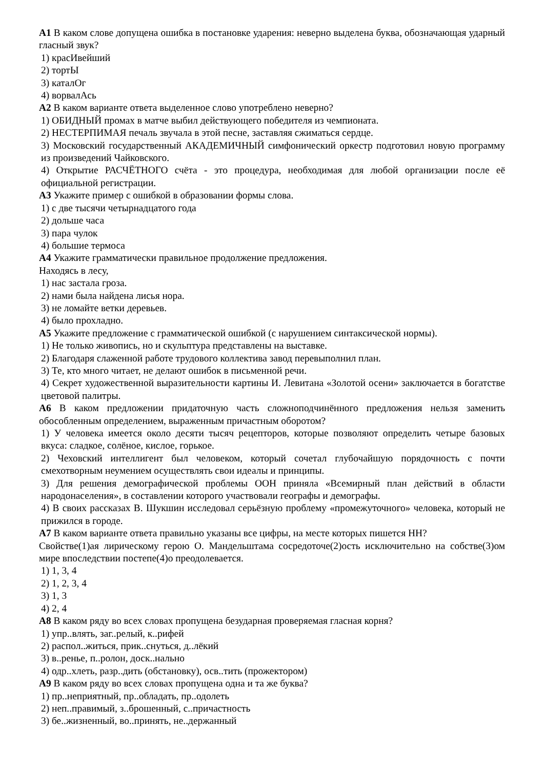А1 В каком слове допущена ошибка в постановке ударения: неверно выделена буква, обозначающая ударный гласный звук?
1) красИвейший
2) тортЫ
3) каталОг
4) ворвалАсь
А2 В каком варианте ответа выделенное слово употреблено неверно?
1) ОБИДНЫЙ промах в матче выбил действующего победителя из чемпионата.
2) НЕСТЕРПИМАЯ печаль звучала в этой песне, заставляя сжиматься сердце.
3) Московский государственный АКАДЕМИЧНЫЙ симфонический оркестр подготовил новую программу из произведений Чайковского.
4) Открытие РАСЧЁТНОГО счёта - это процедура, необходимая для любой организации после её официальной регистрации.
А3 Укажите пример с ошибкой в образовании формы слова.
1) с две тысячи четырнадцатого года
2) дольше часа
3) пара чулок
4) большие термоса
А4 Укажите грамматически правильное продолжение предложения.
Находясь в лесу,
1) нас застала гроза.
2) нами была найдена лисья нора.
3) не ломайте ветки деревьев.
4) было прохладно.
А5 Укажите предложение с грамматической ошибкой (с нарушением синтаксической нормы).
1) Не только живопись, но и скульптура представлены на выставке.
2) Благодаря слаженной работе трудового коллектива завод перевыполнил план.
3) Те, кто много читает, не делают ошибок в письменной речи.
4) Секрет художественной выразительности картины И. Левитана «Золотой осени» заключается в богатстве цветовой палитры.
А6 В каком предложении придаточную часть сложноподчинённого предложения нельзя заменить обособленным определением, выраженным причастным оборотом?
1) У человека имеется около десяти тысяч рецепторов, которые позволяют определить четыре базовых вкуса: сладкое, солёное, кислое, горькое.
2) Чеховский интеллигент был человеком, который сочетал глубочайшую порядочность с почти смехотворным неумением осуществлять свои идеалы и принципы.
3) Для решения демографической проблемы ООН приняла «Всемирный план действий в области народонаселения», в составлении которого участвовали географы и демографы.
4) В своих рассказах В. Шукшин исследовал серьёзную проблему «промежуточного» человека, который не прижился в городе.
А7 В каком варианте ответа правильно указаны все цифры, на месте которых пишется НН?
Свойстве(1)ая лирическому герою О. Мандельштама сосредоточе(2)ость исключительно на собстве(3)ом мире впоследствии постепе(4)о преодолевается.
1) 1, 3, 4
2) 1, 2, 3, 4
3) 1, 3
4) 2, 4
А8 В каком ряду во всех словах пропущена безударная проверяемая гласная корня?
1) упр..влять, заг..релый, к..рифей
2) распол..житься, прик..снуться, д..лёкий
3) в..ренье, п..ролон, доск..нально
4) одр..хлеть, разр..дить (обстановку), осв..тить (прожектором)
А9 В каком ряду во всех словах пропущена одна и та же буква?
1) пр..неприятный, пр..обладать, пр..одолеть
2) неп..правимый, з..брошенный, с..причастность
3) бе..жизненный, во..принять, не..держанный